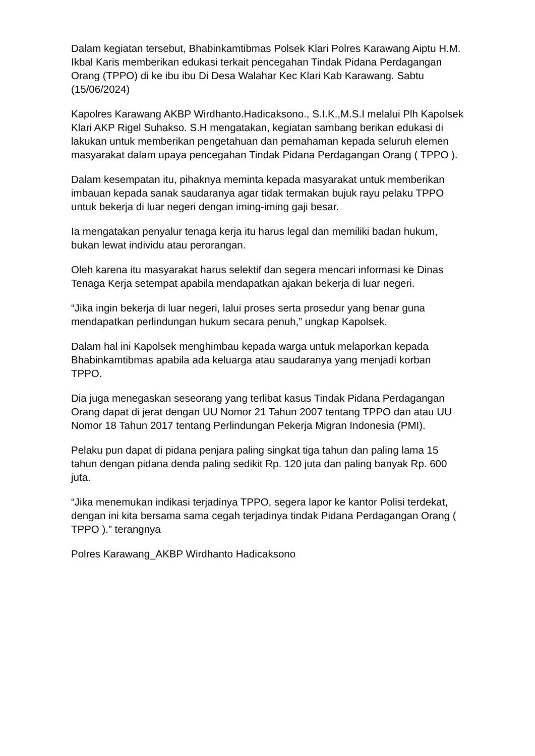Dalam kegiatan tersebut, Bhabinkamtibmas Polsek Klari Polres Karawang Aiptu H.M. Ikbal Karis memberikan edukasi terkait pencegahan Tindak Pidana Perdagangan Orang (TPPO) di ke ibu ibu Di Desa Walahar Kec Klari Kab Karawang. Sabtu (15/06/2024)
Kapolres Karawang AKBP Wirdhanto.Hadicaksono., S.I.K.,M.S.I melalui Plh Kapolsek Klari AKP Rigel Suhakso. S.H mengatakan, kegiatan sambang berikan edukasi di lakukan untuk memberikan pengetahuan dan pemahaman kepada seluruh elemen masyarakat dalam upaya pencegahan Tindak Pidana Perdagangan Orang ( TPPO ).
Dalam kesempatan itu, pihaknya meminta kepada masyarakat untuk memberikan imbauan kepada sanak saudaranya agar tidak termakan bujuk rayu pelaku TPPO untuk bekerja di luar negeri dengan iming-iming gaji besar.
Ia mengatakan penyalur tenaga kerja itu harus legal dan memiliki badan hukum, bukan lewat individu atau perorangan.
Oleh karena itu masyarakat harus selektif dan segera mencari informasi ke Dinas Tenaga Kerja setempat apabila mendapatkan ajakan bekerja di luar negeri.
“Jika ingin bekerja di luar negeri, lalui proses serta prosedur yang benar guna mendapatkan perlindungan hukum secara penuh,” ungkap Kapolsek.
Dalam hal ini Kapolsek menghimbau kepada warga untuk melaporkan kepada Bhabinkamtibmas apabila ada keluarga atau saudaranya yang menjadi korban TPPO.
Dia juga menegaskan seseorang yang terlibat kasus Tindak Pidana Perdagangan Orang dapat di jerat dengan UU Nomor 21 Tahun 2007 tentang TPPO dan atau UU Nomor 18 Tahun 2017 tentang Perlindungan Pekerja Migran Indonesia (PMI).
Pelaku pun dapat di pidana penjara paling singkat tiga tahun dan paling lama 15 tahun dengan pidana denda paling sedikit Rp. 120 juta dan paling banyak Rp. 600 juta.
“Jika menemukan indikasi terjadinya TPPO, segera lapor ke kantor Polisi terdekat, dengan ini kita bersama sama cegah terjadinya tindak Pidana Perdagangan Orang ( TPPO ).” terangnya
Polres Karawang_AKBP Wirdhanto Hadicaksono